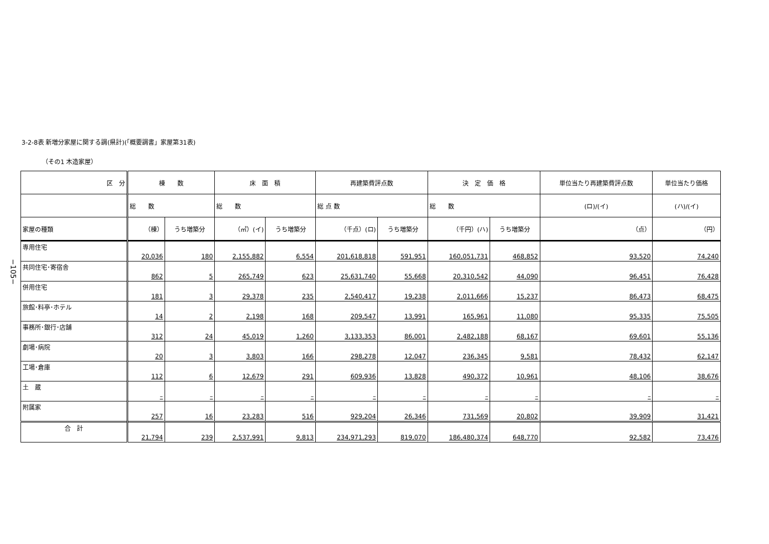3-2-8表 新増分家屋に関する調(県計)(「概要調書」家屋第31表)
（その1 木造家屋）
−105−
| 区 分 | 棟 数 | | 床 面 積 | | 再建築費評点数 | | 決 定 価 格 | | 単位当たり再建築費評点数 | 単位当たり価格 |
| --- | --- | --- | --- | --- | --- | --- | --- | --- | --- | --- |
| | 総 数 | | 総 数 | | 総 点 数 | | 総 数 | | (ロ)/(イ) | (ハ)/(イ) |
| 家屋の種類 | （棟） | うち増築分 | （㎡）(イ) | うち増築分 | （千点）(ロ) | うち増築分 | （千円）(ハ) | うち増築分 | （点） | （円） |
| 専用住宅 | 20,036 | 180 | 2,155,882 | 6,554 | 201,618,818 | 591,951 | 160,051,731 | 468,852 | 93,520 | 74,240 |
| 共同住宅･寄宿舎 | 862 | 5 | 265,749 | 623 | 25,631,740 | 55,668 | 20,310,542 | 44,090 | 96,451 | 76,428 |
| 併用住宅 | 181 | 3 | 29,378 | 235 | 2,540,417 | 19,238 | 2,011,666 | 15,237 | 86,473 | 68,475 |
| 旅館･料亭･ホテル | 14 | 2 | 2,198 | 168 | 209,547 | 13,991 | 165,961 | 11,080 | 95,335 | 75,505 |
| 事務所･銀行･店舗 | 312 | 24 | 45,019 | 1,260 | 3,133,353 | 86,001 | 2,482,188 | 68,167 | 69,601 | 55,136 |
| 劇場･病院 | 20 | 3 | 3,803 | 166 | 298,278 | 12,047 | 236,345 | 9,581 | 78,432 | 62,147 |
| 工場･倉庫 | 112 | 6 | 12,679 | 291 | 609,936 | 13,828 | 490,372 | 10,961 | 48,106 | 38,676 |
| 土 蔵 | – | – | – | – | – | – | – | – | – | – |
| 附属家 | 257 | 16 | 23,283 | 516 | 929,204 | 26,346 | 731,569 | 20,802 | 39,909 | 31,421 |
| 合 計 | 21,794 | 239 | 2,537,991 | 9,813 | 234,971,293 | 819,070 | 186,480,374 | 648,770 | 92,582 | 73,476 |